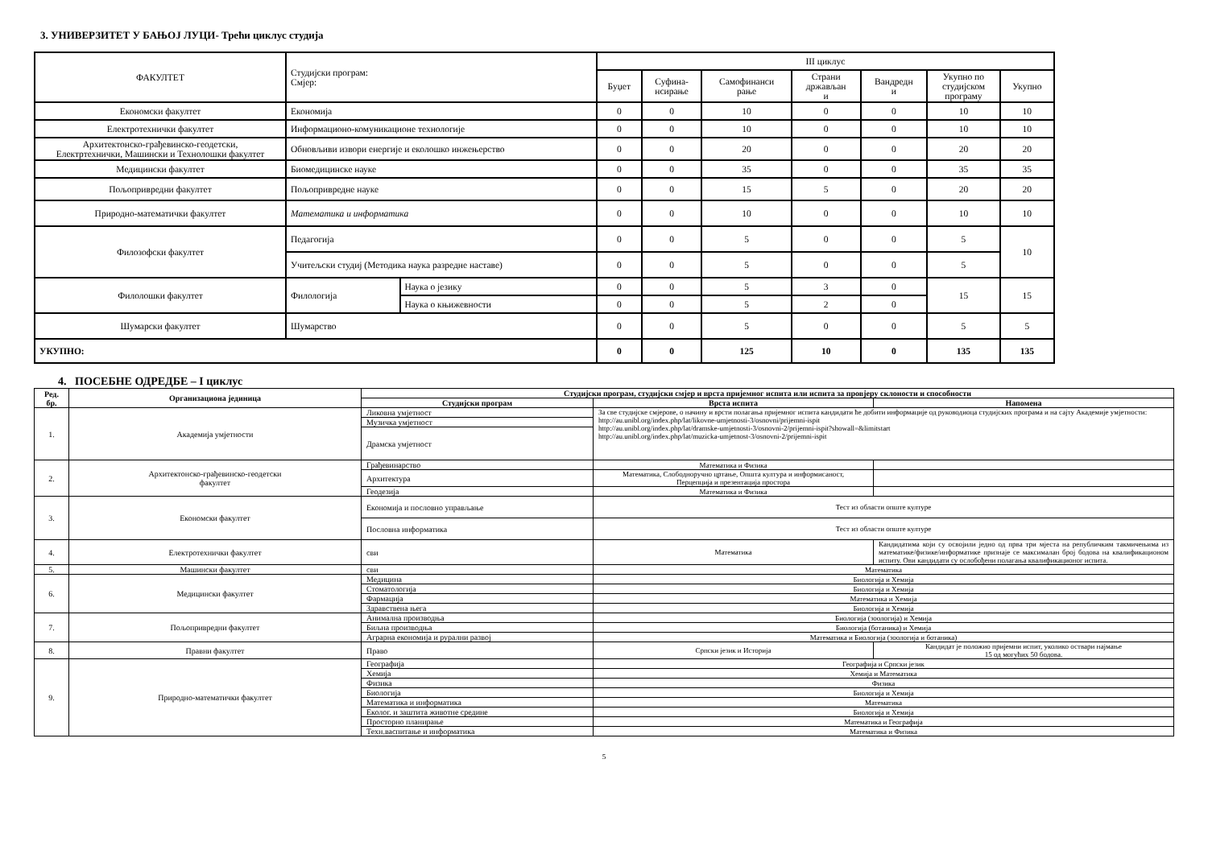3. УНИВЕРЗИТЕТ У БАЊОЈ ЛУЦИ- Трећи циклус студија
| ФАКУЛТЕТ | Студијски програм: Смјер: | | III циклус | | | | | | |
| --- | --- | --- | --- | --- | --- | --- | --- | --- | --- |
| | | | Буџет | Суфина- нсирање | Самофинанси рање | Страни држављан и | Вандредн и | Укупно по студијском програму | Укупно |
| Економски факултет | Економија | | 0 | 0 | 10 | 0 | 0 | 10 | 10 |
| Електротехнички факултет | Информационо-комуникационе технологије | | 0 | 0 | 10 | 0 | 0 | 10 | 10 |
| Архитектонско-грађевинско-геодетски, Електртехнички, Машински и Технолошки факултет | Обновљиви извори енергије и еколошко инжењерство | | 0 | 0 | 20 | 0 | 0 | 20 | 20 |
| Медицински факултет | Биомедицинске науке | | 0 | 0 | 35 | 0 | 0 | 35 | 35 |
| Пољопривредни факултет | Пољопривредне науке | | 0 | 0 | 15 | 5 | 0 | 20 | 20 |
| Природно-математички факултет | Математика и информатика | | 0 | 0 | 10 | 0 | 0 | 10 | 10 |
| Филозофски факултет | Педагогија | | 0 | 0 | 5 | 0 | 0 | 5 | 10 |
| | Учитељски студиј (Методика наука разредне наставе) | | 0 | 0 | 5 | 0 | 0 | 5 | |
| Филолошки факултет | Филологија | Наука о језику | 0 | 0 | 5 | 3 | 0 | 15 | 15 |
| | | Наука о књижевности | 0 | 0 | 5 | 2 | 0 | | |
| Шумарски факултет | Шумарство | | 0 | 0 | 5 | 0 | 0 | 5 | 5 |
| УКУПНО: | | | 0 | 0 | 125 | 10 | 0 | 135 | 135 |
4. ПОСЕБНЕ ОДРЕДБЕ – I циклус
| Ред. бр. | Организациона јединица | Студијски програм, студијски смјер и врста пријемног испита или испита за провјеру склоности и способности | | |
| --- | --- | --- | --- | --- |
| | | Студијски програм | Врста испита | Напомена |
| 1. | Академија умјетности | Ликовна умјетност | За све студијске смјерове, о начину и врсти полагања пријемног испита кандидати ће добити информације од руководиоца студијских програма и на сајту Академије умјетности: http://au.unibl.org/index.php/lat/likovne-umjetnosti-3/osnovni/prijemni-ispit http://au.unibl.org/index.php/lat/dramske-umjetnosti-3/osnovni-2/prijemni-ispit?showall=&limitstart http://au.unibl.org/index.php/lat/muzicka-umjetnost-3/osnovni-2/prijemni-ispit | |
| | | Музичка умјетност | | |
| | | Драмска умјетност | | |
| 2. | Архитектонско-грађевинско-геодетски факултет | Грађевинарство | Математика и Физика | |
| | | Архитектура | Математика, Слободноручно цртање, Општа култура и информисаност, Перцепција и презентација простора | |
| | | Геодезија | Математика и Физика | |
| 3. | Економски факултет | Економија и пословно управљање | Тест из области опште културе | |
| | | Пословна информатика | Тест из области опште културе | |
| 4. | Електротехнички факултет | сви | Математика | Кандидатима који су освојили једно од прва три мјеста на републичким такмичењима из математике/физике/информатике признаје се максималан број бодова на квалификационом испиту. Ови кандидати су ослобођени полагања квалификационог испита. |
| 5. | Машински факултет | сви | Математика | |
| 6. | Медицински факултет | Медицина | Биологија и Хемија | |
| | | Стоматологија | Биологија и Хемија | |
| | | Фармација | Математика и Хемија | |
| | | Здравствена њега | Биологија и Хемија | |
| 7. | Пољопривредни факултет | Анимална производња | Биологија (зоологија) и Хемија | |
| | | Биљна производња | Биологија (ботаника) и Хемија | |
| | | Аграрна економија и рурални развој | Математика и Биологија (зоологија и ботаника) | |
| 8. | Правни факултет | Право | Српски језик и Историја | Кандидат је положио пријемни испит, уколико оствари најмање 15 од могућих 50 бодова. |
| 9. | Природно-математички факултет | Географија | Географија и Српски језик | |
| | | Хемија | Хемија и Математика | |
| | | Физика | Физика | |
| | | Биологија | Биологија и Хемија | |
| | | Математика и информатика | Математика | |
| | | Еколог. и заштита животне средине | Биологија и Хемија | |
| | | Просторно планирање | Математика и Географија | |
| | | Техн.васпитање и информатика | Математика и Физика | |
5